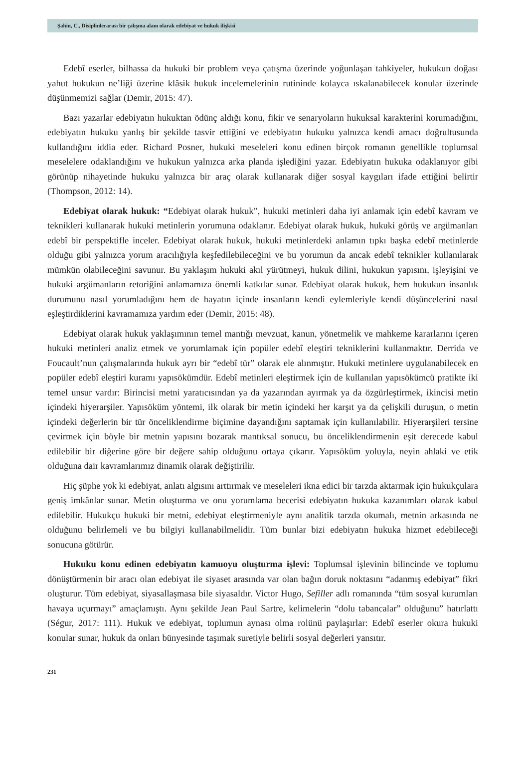Şahin, C., Disiplinlerarası bir çalışma alanı olarak edebiyat ve hukuk ilişkisi
Edebî eserler, bilhassa da hukuki bir problem veya çatışma üzerinde yoğunlaşan tahkiyeler, hukukun doğası yahut hukukun ne’liği üzerine klâsik hukuk incelemelerinin rutininde kolayca ıskalanabilecek konular üzerinde düşünmemizi sağlar (Demir, 2015: 47).
Bazı yazarlar edebiyatın hukuktan ödünç aldığı konu, fikir ve senaryoların hukuksal karakterini korumadığını, edebiyatın hukuku yanlış bir şekilde tasvir ettiğini ve edebiyatın hukuku yalnızca kendi amacı doğrultusunda kullandığını iddia eder. Richard Posner, hukuki meseleleri konu edinen birçok romanın genellikle toplumsal meselelere odaklandığını ve hukukun yalnızca arka planda işlediğini yazar. Edebiyatın hukuka odaklanıyor gibi görünüp nihayetinde hukuku yalnızca bir araç olarak kullanarak diğer sosyal kaygıları ifade ettiğini belirtir (Thompson, 2012: 14).
Edebiyat olarak hukuk: “Edebiyat olarak hukuk”, hukuki metinleri daha iyi anlamak için edebî kavram ve teknikleri kullanarak hukuki metinlerin yorumuna odaklanır. Edebiyat olarak hukuk, hukuki görüş ve argümanları edebî bir perspektifle inceler. Edebiyat olarak hukuk, hukuki metinlerdeki anlamın tıpkı başka edebî metinlerde olduğu gibi yalnızca yorum aracılığıyla keşfedilebileceğini ve bu yorumun da ancak edebî teknikler kullanılarak mümkün olabileceğini savunur. Bu yaklaşım hukuki akıl yürütmeyi, hukuk dilini, hukukun yapısını, işleyişini ve hukuki argümanların retoriğini anlamamıza önemli katkılar sunar. Edebiyat olarak hukuk, hem hukukun insanlık durumunu nasıl yorumladığını hem de hayatın içinde insanların kendi eylemleriyle kendi düşüncelerini nasıl eşleştirdiklerini kavramamıza yardım eder (Demir, 2015: 48).
Edebiyat olarak hukuk yaklaşımının temel mantığı mevzuat, kanun, yönetmelik ve mahkeme kararlarını içeren hukuki metinleri analiz etmek ve yorumlamak için popüler edebî eleştiri tekniklerini kullanmaktır. Derrida ve Foucault’nun çalışmalarında hukuk ayrı bir “edebî tür” olarak ele alınmıştır. Hukuki metinlere uygulanabilecek en popüler edebî eleştiri kuramı yapısökümdür. Edebî metinleri eleştirmek için de kullanılan yapısökümcü pratikte iki temel unsur vardır: Birincisi metni yaratıcısından ya da yazarından ayırmak ya da özgürleştirmek, ikincisi metin içindeki hiyerarşiler. Yapısöküm yöntemi, ilk olarak bir metin içindeki her karşıt ya da çelişkili duruşun, o metin içindeki değerlerin bir tür önceliklendirme biçimine dayandığını saptamak için kullanılabilir. Hiyerarşileri tersine çevirmek için böyle bir metnin yapısını bozarak mantıksal sonucu, bu önceliklendirmenin eşit derecede kabul edilebilir bir diğerine göre bir değere sahip olduğunu ortaya çıkarır. Yapısöküm yoluyla, neyin ahlaki ve etik olduğuna dair kavramlarımız dinamik olarak değiştirilir.
Hiç şüphe yok ki edebiyat, anlatı algısını arttırmak ve meseleleri ikna edici bir tarzda aktarmak için hukukçulara geniş imkânlar sunar. Metin oluşturma ve onu yorumlama becerisi edebiyatın hukuka kazanımları olarak kabul edilebilir. Hukukçu hukuki bir metni, edebiyat eleştirmeniyle aynı analitik tarzda okumalı, metnin arkasında ne olduğunu belirlemeli ve bu bilgiyi kullanabilmelidir. Tüm bunlar bizi edebiyatın hukuka hizmet edebileceği sonucuna götürür.
Hukuku konu edinen edebiyatın kamuoyu oluşturma işlevi: Toplumsal işlevinin bilincinde ve toplumu dönüştürmenin bir aracı olan edebiyat ile siyaset arasında var olan bağın doruk noktasını “adanmış edebiyat” fikri oluşturur. Tüm edebiyat, siyasallaşmasa bile siyasaldır. Victor Hugo, Sefiller adlı romanında “tüm sosyal kurumları havaya uçurmayı” amaçlamıştı. Aynı şekilde Jean Paul Sartre, kelimelerin “dolu tabancalar” olduğunu” hatırlattı (Ségur, 2017: 111). Hukuk ve edebiyat, toplumun aynası olma rolünü paylaşırlar: Edebî eserler okura hukuki konular sunar, hukuk da onları bünyesinde taşımak suretiyle belirli sosyal değerleri yansıtır.
231